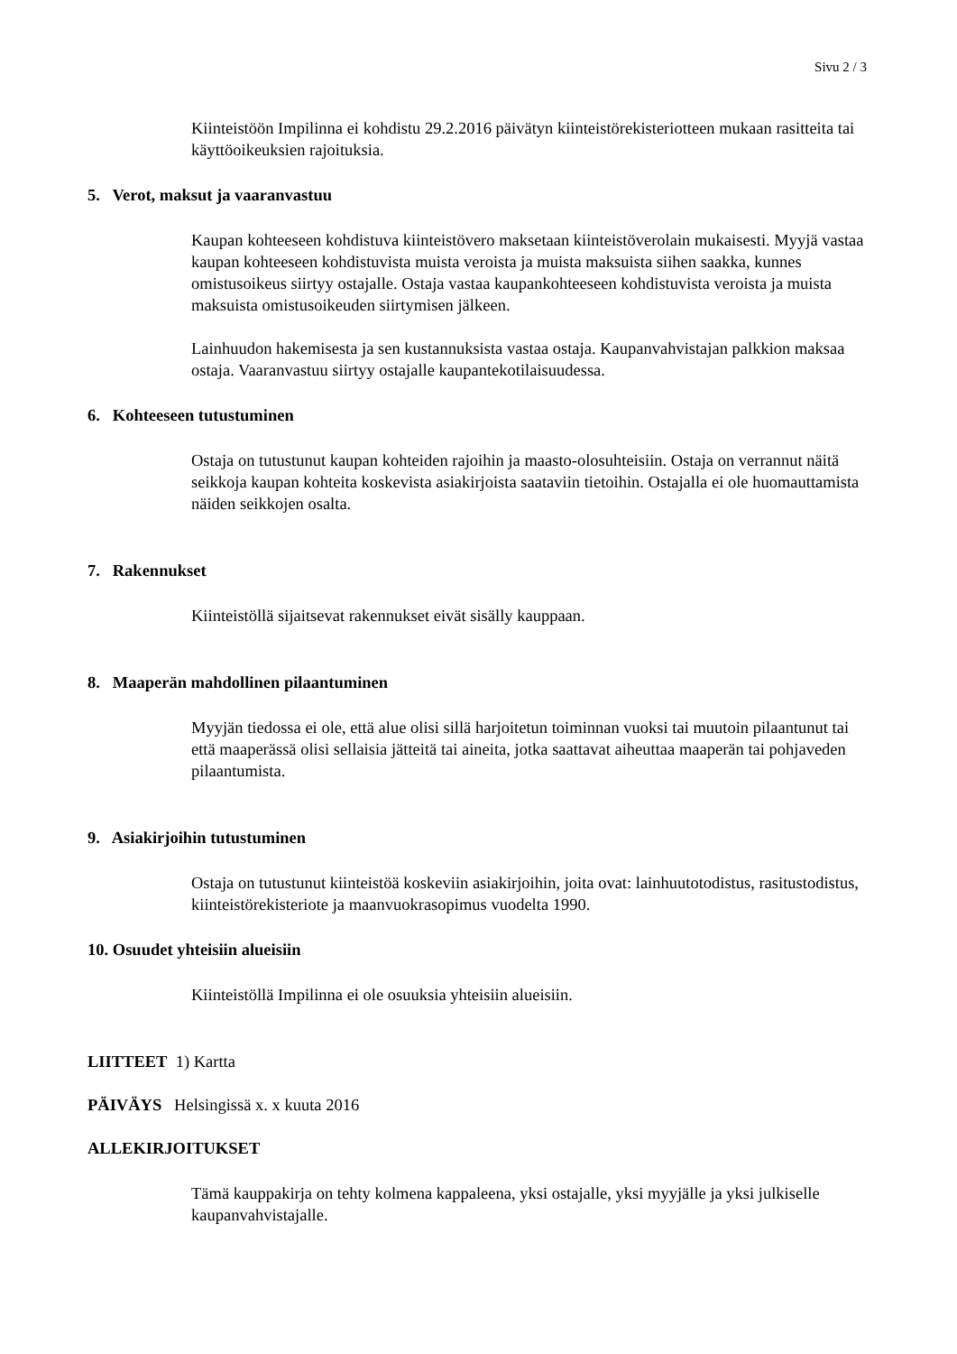Sivu 2 / 3
Kiinteistöön Impilinna ei kohdistu 29.2.2016 päivätyn kiinteistörekisteriotteen mukaan rasitteita tai käyttöoikeuksien rajoituksia.
5. Verot, maksut ja vaaranvastuu
Kaupan kohteeseen kohdistuva kiinteistövero maksetaan kiinteistöverolain mukaisesti. Myyjä vastaa kaupan kohteeseen kohdistuvista muista veroista ja muista maksuista siihen saakka, kunnes omistusoikeus siirtyy ostajalle. Ostaja vastaa kaupankohteeseen kohdistuvista veroista ja muista maksuista omistusoikeuden siirtymisen jälkeen.
Lainhuudon hakemisesta ja sen kustannuksista vastaa ostaja. Kaupanvahvistajan palkkion maksaa ostaja. Vaaranvastuu siirtyy ostajalle kaupantekotilaisuudessa.
6. Kohteeseen tutustuminen
Ostaja on tutustunut kaupan kohteiden rajoihin ja maasto-olosuhteisiin. Ostaja on verrannut näitä seikkoja kaupan kohteita koskevista asiakirjoista saataviin tietoihin. Ostajalla ei ole huomauttamista näiden seikkojen osalta.
7. Rakennukset
Kiinteistöllä sijaitsevat rakennukset eivät sisälly kauppaan.
8. Maaperän mahdollinen pilaantuminen
Myyjän tiedossa ei ole, että alue olisi sillä harjoitetun toiminnan vuoksi tai muutoin pilaantunut tai että maaperässä olisi sellaisia jätteitä tai aineita, jotka saattavat aiheuttaa maaperän tai pohjaveden pilaantumista.
9. Asiakirjoihin tutustuminen
Ostaja on tutustunut kiinteistöä koskeviin asiakirjoihin, joita ovat: lainhuutotodistus, rasitustodistus, kiinteistörekisteriote ja maanvuokrasopimus vuodelta 1990.
10. Osuudet yhteisiin alueisiin
Kiinteistöllä Impilinna ei ole osuuksia yhteisiin alueisiin.
LIITTEET 1) Kartta
PÄIVÄYS Helsingissä x. x kuuta 2016
ALLEKIRJOITUKSET
Tämä kauppakirja on tehty kolmena kappaleena, yksi ostajalle, yksi myyjälle ja yksi julkiselle kaupanvahvistajalle.